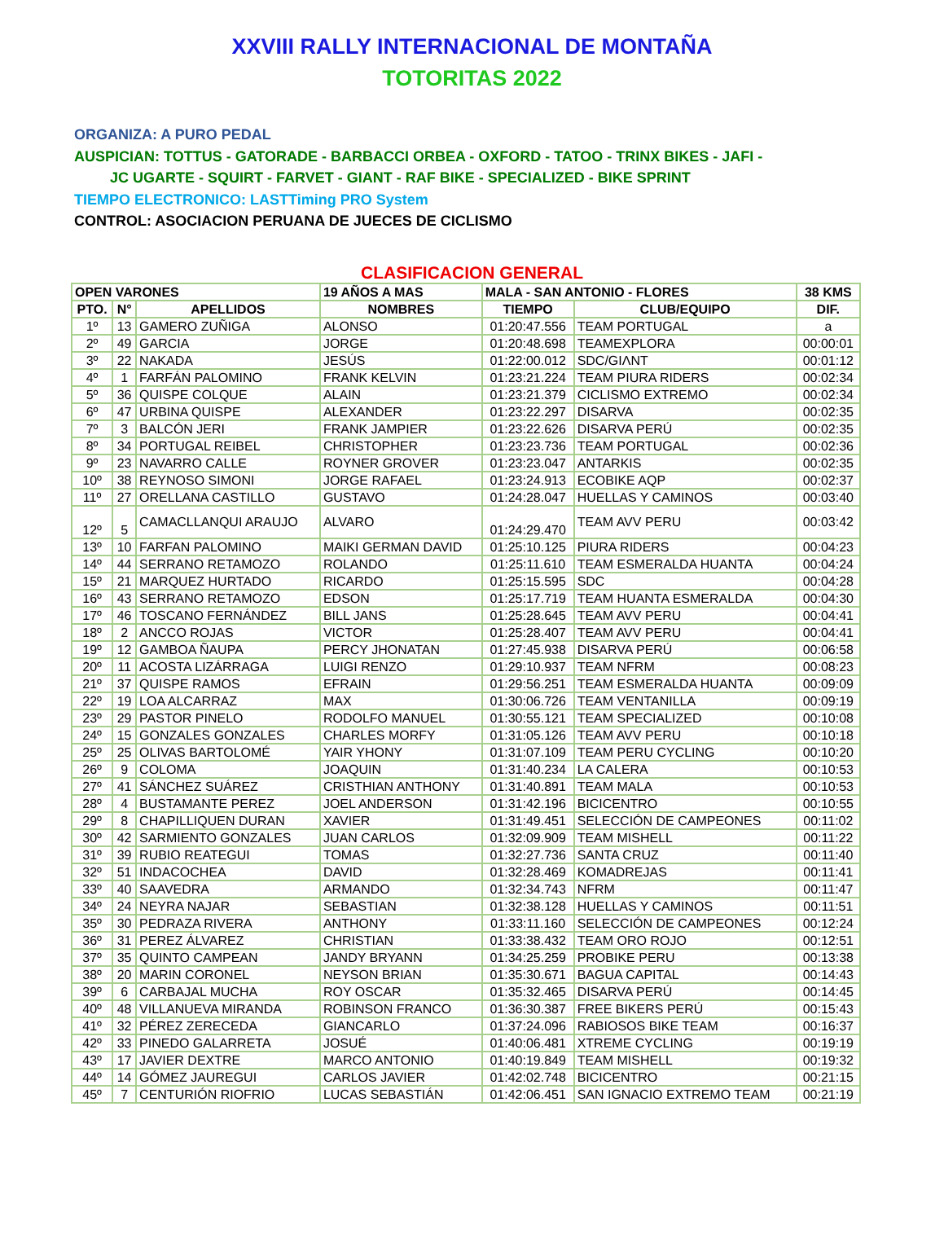XXVIII RALLY INTERNACIONAL DE MONTAÑA
TOTORITAS 2022
ORGANIZA: A PURO PEDAL
AUSPICIAN: TOTTUS - GATORADE - BARBACCI ORBEA - OXFORD - TATOO - TRINX BIKES - JAFI -
JC UGARTE - SQUIRT - FARVET - GIANT - RAF BIKE - SPECIALIZED - BIKE SPRINT
TIEMPO ELECTRONICO: LASTTiming PRO System
CONTROL: ASOCIACION PERUANA DE JUECES DE CICLISMO
CLASIFICACION GENERAL
| OPEN VARONES | | | 19 AÑOS A MAS | MALA - SAN ANTONIO - FLORES | | 38 KMS |
| --- | --- | --- | --- | --- | --- | --- |
| PTO. | N° | APELLIDOS | NOMBRES | TIEMPO | CLUB/EQUIPO | DIF. |
| 1º | 13 | GAMERO ZUÑIGA | ALONSO | 01:20:47.556 | TEAM PORTUGAL | a |
| 2º | 49 | GARCIA | JORGE | 01:20:48.698 | TEAMEXPLORA | 00:00:01 |
| 3º | 22 | NAKADA | JESÚS | 01:22:00.012 | SDC/GIΛNT | 00:01:12 |
| 4º | 1 | FARFÁN PALOMINO | FRANK KELVIN | 01:23:21.224 | TEAM PIURA RIDERS | 00:02:34 |
| 5º | 36 | QUISPE COLQUE | ALAIN | 01:23:21.379 | CICLISMO EXTREMO | 00:02:34 |
| 6º | 47 | URBINA QUISPE | ALEXANDER | 01:23:22.297 | DISARVA | 00:02:35 |
| 7º | 3 | BALCÓN JERI | FRANK JAMPIER | 01:23:22.626 | DISARVA PERÚ | 00:02:35 |
| 8º | 34 | PORTUGAL REIBEL | CHRISTOPHER | 01:23:23.736 | TEAM PORTUGAL | 00:02:36 |
| 9º | 23 | NAVARRO CALLE | ROYNER GROVER | 01:23:23.047 | ANTARKIS | 00:02:35 |
| 10º | 38 | REYNOSO SIMONI | JORGE RAFAEL | 01:23:24.913 | ECOBIKE AQP | 00:02:37 |
| 11º | 27 | ORELLANA CASTILLO | GUSTAVO | 01:24:28.047 | HUELLAS Y CAMINOS | 00:03:40 |
| 12º | 5 | CAMACLLANQUI ARAUJO | ALVARO | 01:24:29.470 | TEAM AVV PERU | 00:03:42 |
| 13º | 10 | FARFAN PALOMINO | MAIKI GERMAN DAVID | 01:25:10.125 | PIURA RIDERS | 00:04:23 |
| 14º | 44 | SERRANO RETAMOZO | ROLANDO | 01:25:11.610 | TEAM ESMERALDA HUANTA | 00:04:24 |
| 15º | 21 | MARQUEZ HURTADO | RICARDO | 01:25:15.595 | SDC | 00:04:28 |
| 16º | 43 | SERRANO RETAMOZO | EDSON | 01:25:17.719 | TEAM HUANTA ESMERALDA | 00:04:30 |
| 17º | 46 | TOSCANO FERNÁNDEZ | BILL JANS | 01:25:28.645 | TEAM AVV PERU | 00:04:41 |
| 18º | 2 | ANCCO ROJAS | VICTOR | 01:25:28.407 | TEAM AVV PERU | 00:04:41 |
| 19º | 12 | GAMBOA ÑAUPA | PERCY JHONATAN | 01:27:45.938 | DISARVA PERÚ | 00:06:58 |
| 20º | 11 | ACOSTA LIZÁRRAGA | LUIGI RENZO | 01:29:10.937 | TEAM NFRM | 00:08:23 |
| 21º | 37 | QUISPE RAMOS | EFRAIN | 01:29:56.251 | TEAM ESMERALDA HUANTA | 00:09:09 |
| 22º | 19 | LOA ALCARRAZ | MAX | 01:30:06.726 | TEAM VENTANILLA | 00:09:19 |
| 23º | 29 | PASTOR PINELO | RODOLFO MANUEL | 01:30:55.121 | TEAM SPECIALIZED | 00:10:08 |
| 24º | 15 | GONZALES GONZALES | CHARLES MORFY | 01:31:05.126 | TEAM AVV PERU | 00:10:18 |
| 25º | 25 | OLIVAS BARTOLOMÉ | YAIR YHONY | 01:31:07.109 | TEAM PERU CYCLING | 00:10:20 |
| 26º | 9 | COLOMA | JOAQUIN | 01:31:40.234 | LA CALERA | 00:10:53 |
| 27º | 41 | SÁNCHEZ SUÁREZ | CRISTHIAN ANTHONY | 01:31:40.891 | TEAM MALA | 00:10:53 |
| 28º | 4 | BUSTAMANTE PEREZ | JOEL ANDERSON | 01:31:42.196 | BICICENTRO | 00:10:55 |
| 29º | 8 | CHAPILLIQUEN DURAN | XAVIER | 01:31:49.451 | SELECCIÓN DE CAMPEONES | 00:11:02 |
| 30º | 42 | SARMIENTO GONZALES | JUAN CARLOS | 01:32:09.909 | TEAM MISHELL | 00:11:22 |
| 31º | 39 | RUBIO REATEGUI | TOMAS | 01:32:27.736 | SANTA CRUZ | 00:11:40 |
| 32º | 51 | INDACOCHEA | DAVID | 01:32:28.469 | KOMADREJAS | 00:11:41 |
| 33º | 40 | SAAVEDRA | ARMANDO | 01:32:34.743 | NFRM | 00:11:47 |
| 34º | 24 | NEYRA NAJAR | SEBASTIAN | 01:32:38.128 | HUELLAS Y CAMINOS | 00:11:51 |
| 35º | 30 | PEDRAZA RIVERA | ANTHONY | 01:33:11.160 | SELECCIÓN DE CAMPEONES | 00:12:24 |
| 36º | 31 | PEREZ ÁLVAREZ | CHRISTIAN | 01:33:38.432 | TEAM ORO ROJO | 00:12:51 |
| 37º | 35 | QUINTO CAMPEAN | JANDY BRYANN | 01:34:25.259 | PROBIKE PERU | 00:13:38 |
| 38º | 20 | MARIN CORONEL | NEYSON BRIAN | 01:35:30.671 | BAGUA CAPITAL | 00:14:43 |
| 39º | 6 | CARBAJAL MUCHA | ROY OSCAR | 01:35:32.465 | DISARVA PERÚ | 00:14:45 |
| 40º | 48 | VILLANUEVA MIRANDA | ROBINSON FRANCO | 01:36:30.387 | FREE BIKERS PERÚ | 00:15:43 |
| 41º | 32 | PÉREZ ZERECEDA | GIANCARLO | 01:37:24.096 | RABIOSOS BIKE TEAM | 00:16:37 |
| 42º | 33 | PINEDO GALARRETA | JOSUÉ | 01:40:06.481 | XTREME CYCLING | 00:19:19 |
| 43º | 17 | JAVIER DEXTRE | MARCO ANTONIO | 01:40:19.849 | TEAM MISHELL | 00:19:32 |
| 44º | 14 | GÓMEZ JAUREGUI | CARLOS JAVIER | 01:42:02.748 | BICICENTRO | 00:21:15 |
| 45º | 7 | CENTURIÓN RIOFRIO | LUCAS SEBASTIÁN | 01:42:06.451 | SAN IGNACIO EXTREMO TEAM | 00:21:19 |